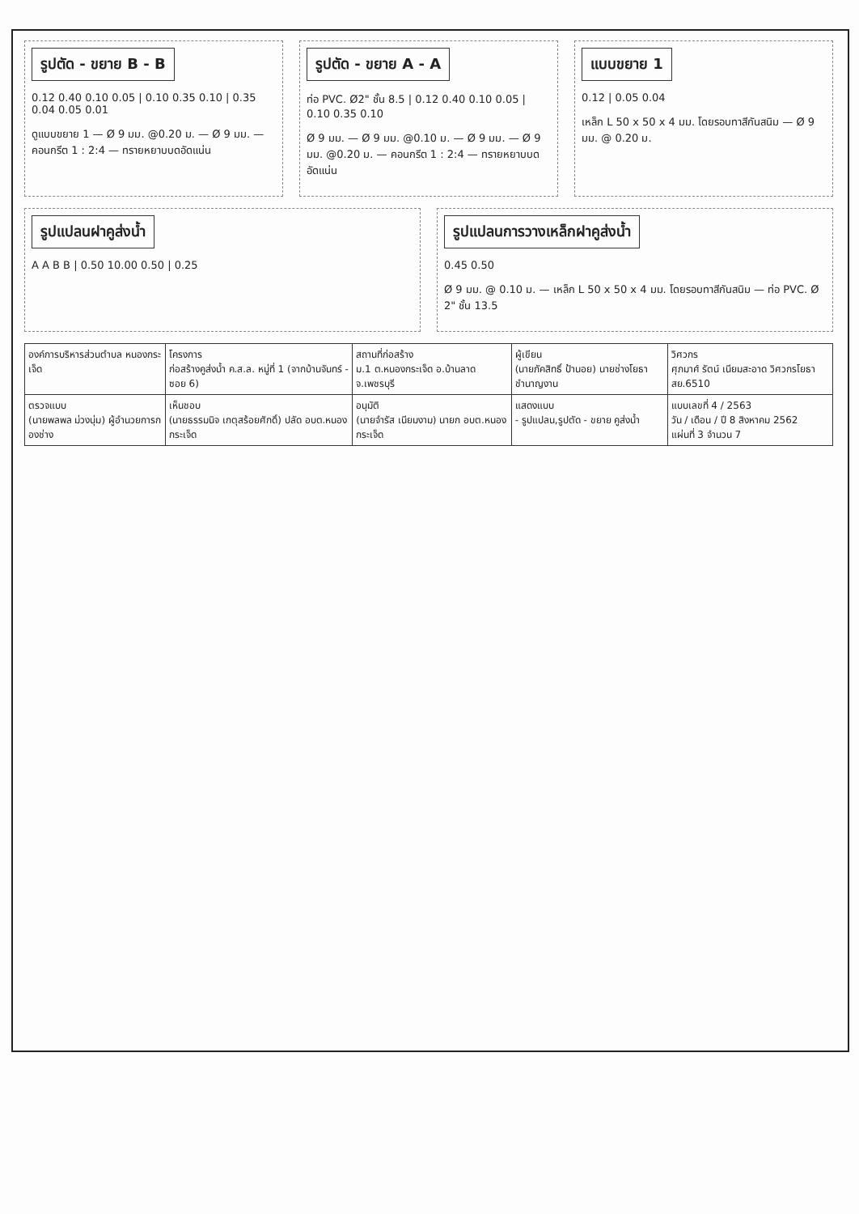รูปตัด - ขยาย B - B
0.12 0.40 0.10 0.05 | 0.10 0.35 0.10 | 0.35 0.04 0.05 0.01
ดูแบบขยาย 1 — Ø 9 มม. @0.20 ม. — Ø 9 มม. — คอนกรีต 1 : 2:4 — ทรายหยาบบดอัดแน่น
รูปตัด - ขยาย A - A
ท่อ PVC. Ø2" ชั้น 8.5 | 0.12 0.40 0.10 0.05 | 0.10 0.35 0.10
Ø 9 มม. — Ø 9 มม. @0.10 ม. — Ø 9 มม. — Ø 9 มม. @0.20 ม. — คอนกรีต 1 : 2:4 — ทรายหยาบบดอัดแน่น
แบบขยาย 1
0.12 | 0.05 0.04
เหล็ก L 50 x 50 x 4 มม. โดยรอบทาสีกันสนิม — Ø 9 มม. @ 0.20 ม.
รูปแปลนฝาคูส่งน้ำ
A A B B | 0.50 10.00 0.50 | 0.25
รูปแปลนการวางเหล็กฝาคูส่งน้ำ
0.45 0.50
Ø 9 มม. @ 0.10 ม. — เหล็ก L 50 x 50 x 4 มม. โดยรอบทาสีกันสนิม — ท่อ PVC. Ø 2" ชั้น 13.5
| องค์การบริหารส่วนตำบล หนองกระเจ็ด | โครงการ ก่อสร้างคูส่งน้ำ ค.ส.ล. หมู่ที่ 1 (จากบ้านจันทร์ - ซอย 6) | สถานที่ก่อสร้าง ม.1 ต.หนองกระเจ็ด อ.บ้านลาด จ.เพชรบุรี | ผู้เขียน (นายภัคสิทธิ์ ป้านอย) นายช่างโยธาชำนาญงาน | วิศวกร ศุภมาศ์ รัตน์ เนียมสะอาด วิศวกรโยธา สย.6510 |
| ตรวจแบบ (นายพลพล ม่วงนุ่ม) ผู้อำนวยการกองช่าง | เห็นชอบ (นายธรรมนิจ เกตุสร้อยศักดิ์) ปลัด อบต.หนองกระเจ็ด | อนุมัติ (นายจำรัส เนียมงาม) นายก อบต.หนองกระเจ็ด | แสดงแบบ - รูปแปลน,รูปตัด - ขยาย คูส่งน้ำ | แบบเลขที่ 4 / 2563 วัน / เดือน / ปี 8 สิงหาคม 2562 แผ่นที่ 3 จำนวน 7 |